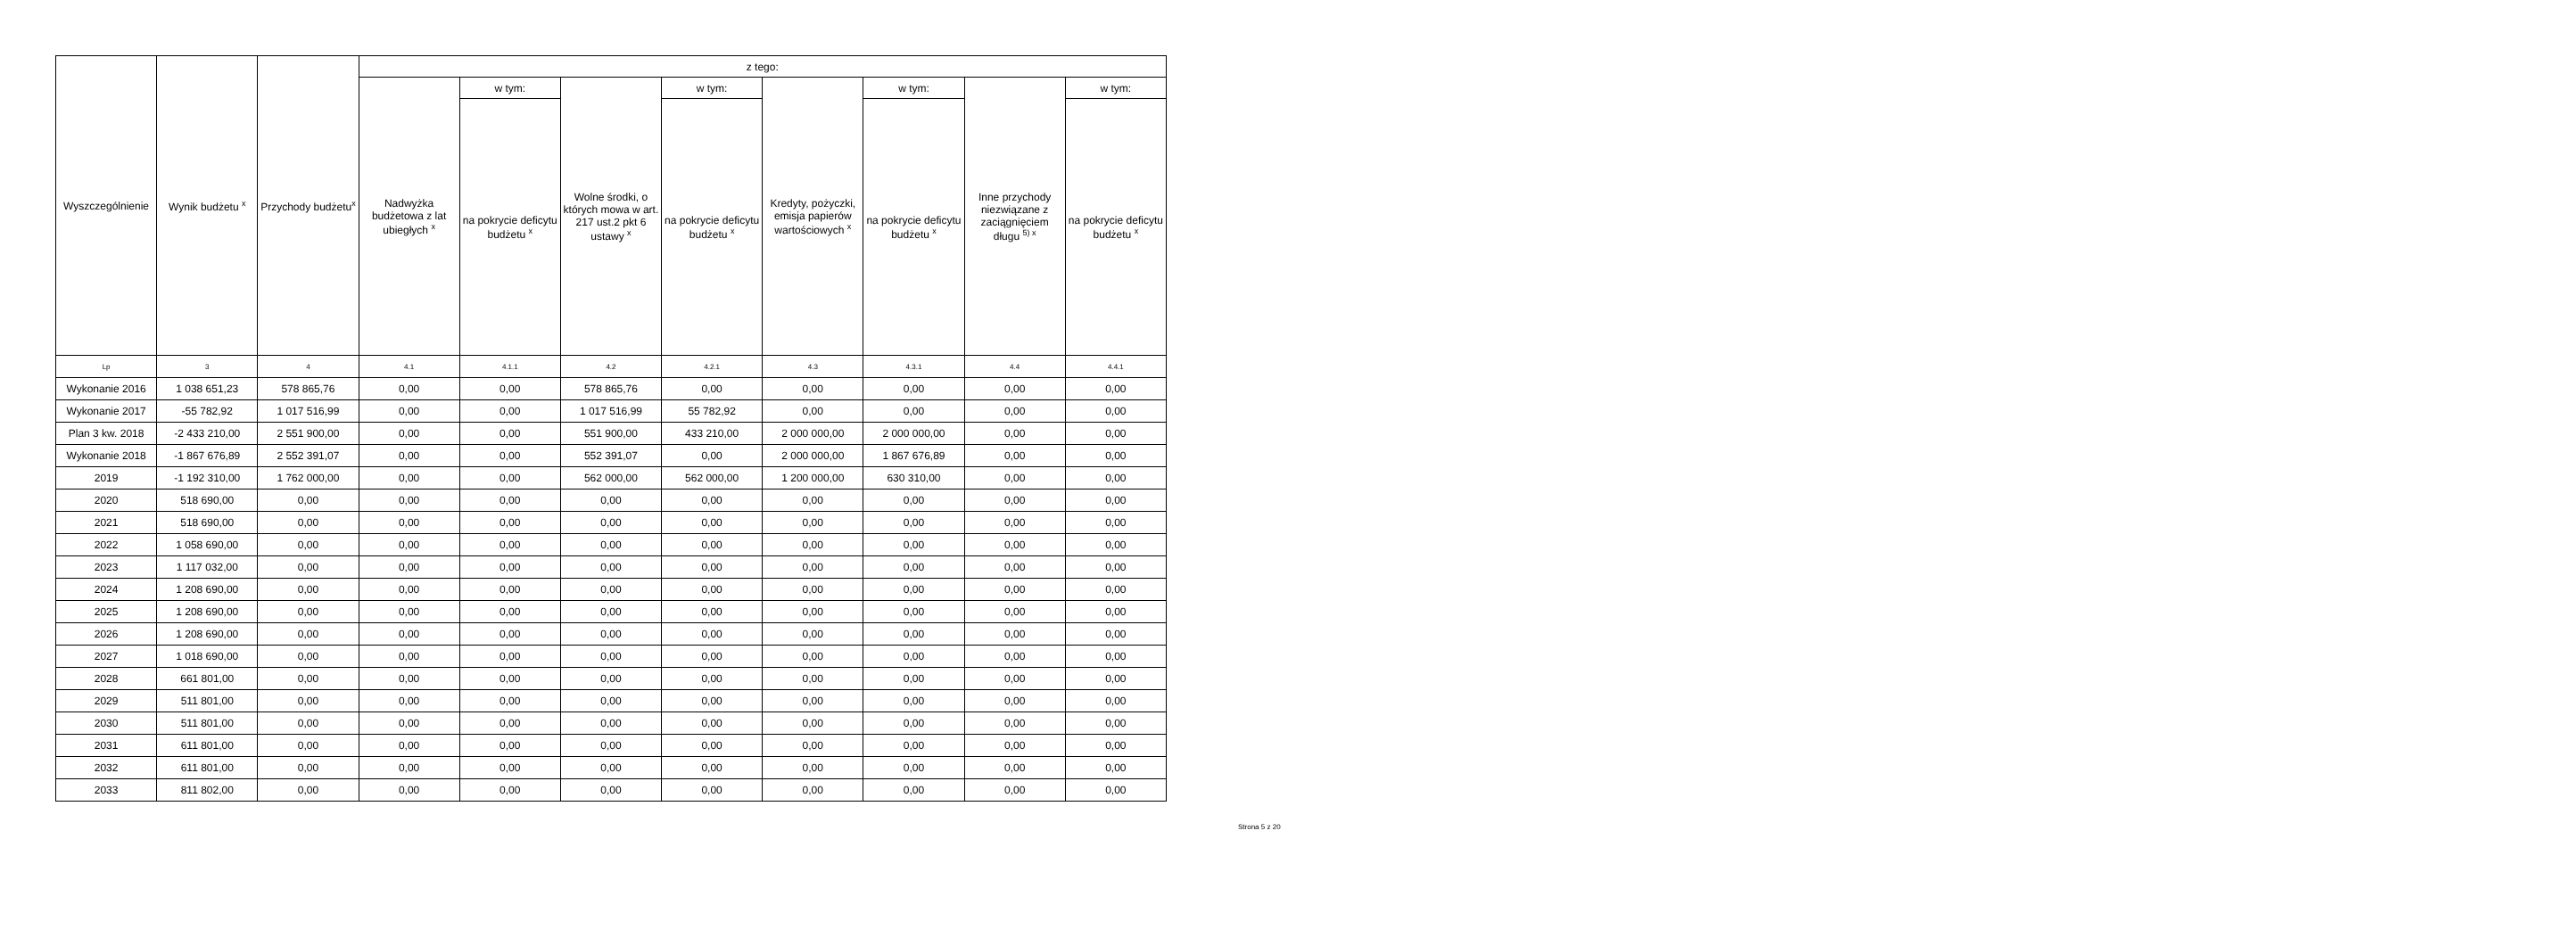| Wyszczególnienie | Wynik budżetu <sup>x</sup> | Przychody budżetu<sup>x</sup> | z tego: | | | | | | | |
| --- | --- | --- | --- | --- | --- | --- | --- | --- | --- | --- |
| | | | Nadwyżka budżetowa z lat ubiegłych <sup>x</sup> | w tym: | Wolne środki, o których mowa w art. 217 ust.2 pkt 6 ustawy <sup>x</sup> | w tym: | Kredyty, pożyczki, emisja papierów wartościowych <sup>x</sup> | w tym: | Inne przychody niezwiązane z zaciągnięciem długu <sup>5) x</sup> | w tym: |
| | | | | na pokrycie deficytu budżetu <sup>x</sup> | | na pokrycie deficytu budżetu <sup>x</sup> | | na pokrycie deficytu budżetu <sup>x</sup> | | na pokrycie deficytu budżetu <sup>x</sup> |
| Lp | 3 | 4 | 4.1 | 4.1.1 | 4.2 | 4.2.1 | 4.3 | 4.3.1 | 4.4 | 4.4.1 |
| Wykonanie 2016 | 1 038 651,23 | 578 865,76 | 0,00 | 0,00 | 578 865,76 | 0,00 | 0,00 | 0,00 | 0,00 | 0,00 |
| Wykonanie 2017 | -55 782,92 | 1 017 516,99 | 0,00 | 0,00 | 1 017 516,99 | 55 782,92 | 0,00 | 0,00 | 0,00 | 0,00 |
| Plan 3 kw. 2018 | -2 433 210,00 | 2 551 900,00 | 0,00 | 0,00 | 551 900,00 | 433 210,00 | 2 000 000,00 | 2 000 000,00 | 0,00 | 0,00 |
| Wykonanie 2018 | -1 867 676,89 | 2 552 391,07 | 0,00 | 0,00 | 552 391,07 | 0,00 | 2 000 000,00 | 1 867 676,89 | 0,00 | 0,00 |
| 2019 | -1 192 310,00 | 1 762 000,00 | 0,00 | 0,00 | 562 000,00 | 562 000,00 | 1 200 000,00 | 630 310,00 | 0,00 | 0,00 |
| 2020 | 518 690,00 | 0,00 | 0,00 | 0,00 | 0,00 | 0,00 | 0,00 | 0,00 | 0,00 | 0,00 |
| 2021 | 518 690,00 | 0,00 | 0,00 | 0,00 | 0,00 | 0,00 | 0,00 | 0,00 | 0,00 | 0,00 |
| 2022 | 1 058 690,00 | 0,00 | 0,00 | 0,00 | 0,00 | 0,00 | 0,00 | 0,00 | 0,00 | 0,00 |
| 2023 | 1 117 032,00 | 0,00 | 0,00 | 0,00 | 0,00 | 0,00 | 0,00 | 0,00 | 0,00 | 0,00 |
| 2024 | 1 208 690,00 | 0,00 | 0,00 | 0,00 | 0,00 | 0,00 | 0,00 | 0,00 | 0,00 | 0,00 |
| 2025 | 1 208 690,00 | 0,00 | 0,00 | 0,00 | 0,00 | 0,00 | 0,00 | 0,00 | 0,00 | 0,00 |
| 2026 | 1 208 690,00 | 0,00 | 0,00 | 0,00 | 0,00 | 0,00 | 0,00 | 0,00 | 0,00 | 0,00 |
| 2027 | 1 018 690,00 | 0,00 | 0,00 | 0,00 | 0,00 | 0,00 | 0,00 | 0,00 | 0,00 | 0,00 |
| 2028 | 661 801,00 | 0,00 | 0,00 | 0,00 | 0,00 | 0,00 | 0,00 | 0,00 | 0,00 | 0,00 |
| 2029 | 511 801,00 | 0,00 | 0,00 | 0,00 | 0,00 | 0,00 | 0,00 | 0,00 | 0,00 | 0,00 |
| 2030 | 511 801,00 | 0,00 | 0,00 | 0,00 | 0,00 | 0,00 | 0,00 | 0,00 | 0,00 | 0,00 |
| 2031 | 611 801,00 | 0,00 | 0,00 | 0,00 | 0,00 | 0,00 | 0,00 | 0,00 | 0,00 | 0,00 |
| 2032 | 611 801,00 | 0,00 | 0,00 | 0,00 | 0,00 | 0,00 | 0,00 | 0,00 | 0,00 | 0,00 |
| 2033 | 811 802,00 | 0,00 | 0,00 | 0,00 | 0,00 | 0,00 | 0,00 | 0,00 | 0,00 | 0,00 |
Strona 5 z 20